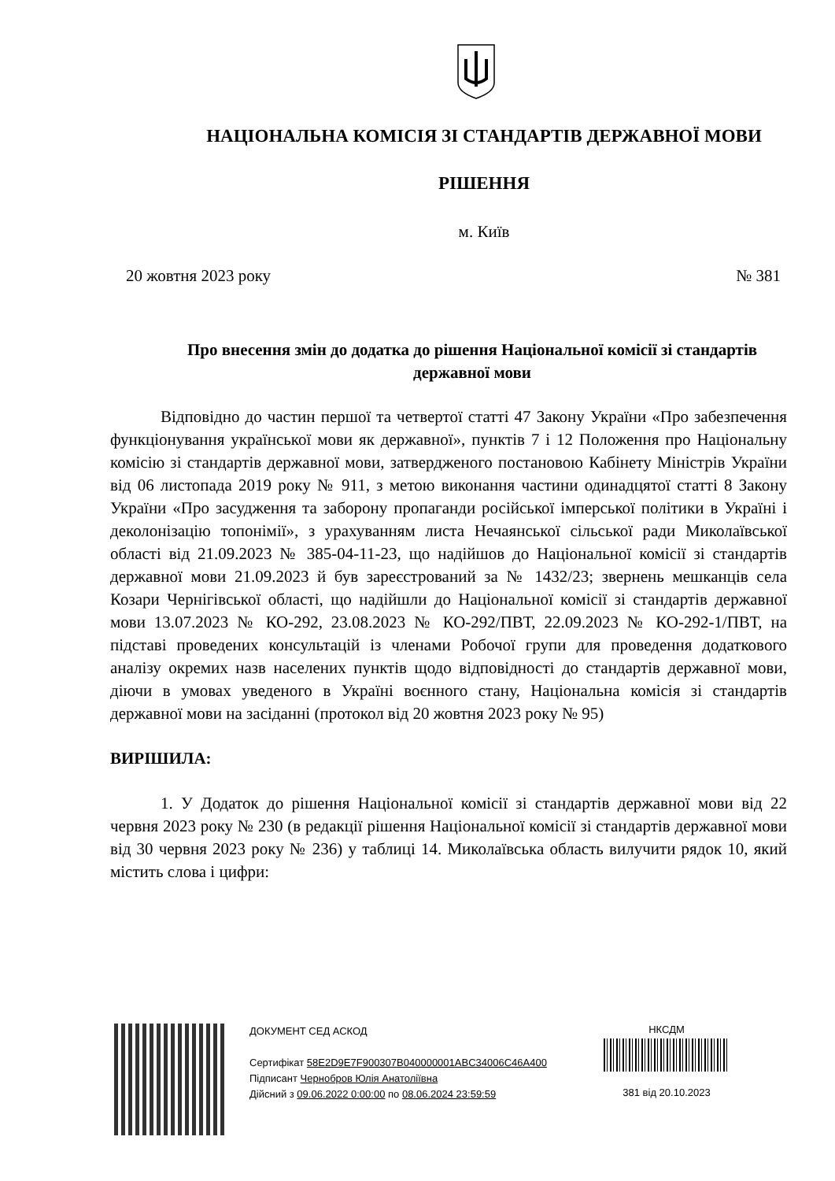НАЦІОНАЛЬНА КОМІСІЯ ЗІ СТАНДАРТІВ ДЕРЖАВНОЇ МОВИ
РІШЕННЯ
м. Київ
20 жовтня 2023 року № 381
Про внесення змін до додатка до рішення Національної комісії зі стандартів державної мови
Відповідно до частин першої та четвертої статті 47 Закону України «Про забезпечення функціонування української мови як державної», пунктів 7 і 12 Положення про Національну комісію зі стандартів державної мови, затвердженого постановою Кабінету Міністрів України від 06 листопада 2019 року № 911, з метою виконання частини одинадцятої статті 8 Закону України «Про засудження та заборону пропаганди російської імперської політики в Україні і деколонізацію топонімії», з урахуванням листа Нечаянської сільської ради Миколаївської області від 21.09.2023 № 385-04-11-23, що надійшов до Національної комісії зі стандартів державної мови 21.09.2023 й був зареєстрований за № 1432/23; звернень мешканців села Козари Чернігівської області, що надійшли до Національної комісії зі стандартів державної мови 13.07.2023 № КО-292, 23.08.2023 № КО-292/ПВТ, 22.09.2023 № КО-292-1/ПВТ, на підставі проведених консультацій із членами Робочої групи для проведення додаткового аналізу окремих назв населених пунктів щодо відповідності до стандартів державної мови, діючи в умовах уведеного в Україні воєнного стану, Національна комісія зі стандартів державної мови на засіданні (протокол від 20 жовтня 2023 року № 95)
ВИРІШИЛА:
1. У Додаток до рішення Національної комісії зі стандартів державної мови від 22 червня 2023 року № 230 (в редакції рішення Національної комісії зі стандартів державної мови від 30 червня 2023 року № 236) у таблиці 14. Миколаївська область вилучити рядок 10, який містить слова і цифри:
ДОКУМЕНТ СЕД АСКОД
Сертифікат 58E2D9E7F900307B040000001ABC34006C46A400
Підписант Чернобров Юлія Анатоліївна
Дійсний з 09.06.2022 0:00:00 по 08.06.2024 23:59:59
НКСДМ
381 від 20.10.2023